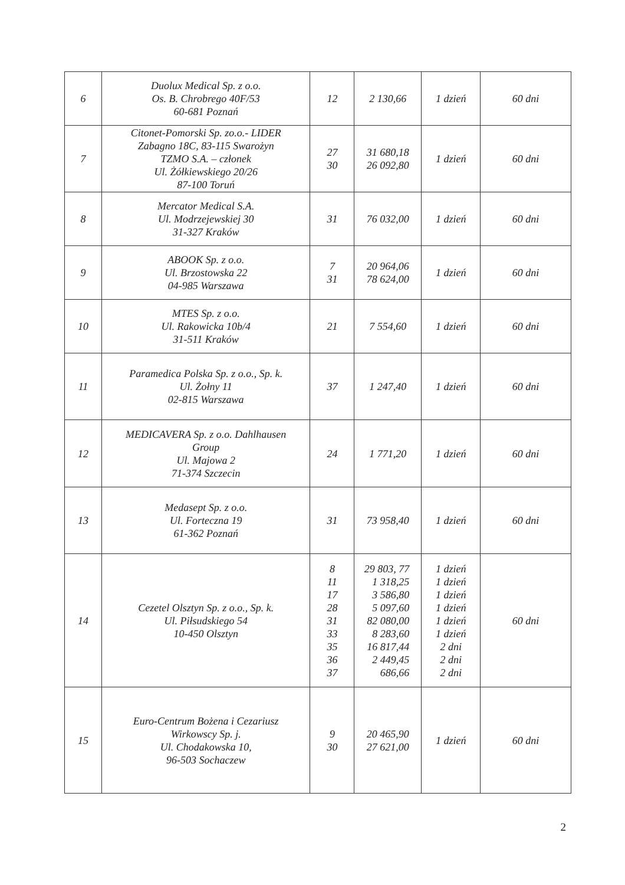| 6 | Duolux Medical Sp. z o.o. Os. B. Chrobrego 40F/53 60-681 Poznań | 12 | 2 130,66 | 1 dzień | 60 dni |
| 7 | Citonet-Pomorski Sp. zo.o.- LIDER Zabagno 18C, 83-115 Swarożyn TZMO S.A. – członek Ul. Żółkiewskiego 20/26 87-100 Toruń | 27 30 | 31 680,18 26 092,80 | 1 dzień | 60 dni |
| 8 | Mercator Medical S.A. Ul. Modrzejewskiej 30 31-327 Kraków | 31 | 76 032,00 | 1 dzień | 60 dni |
| 9 | ABOOK Sp. z o.o. Ul. Brzostowska 22 04-985 Warszawa | 7 31 | 20 964,06 78 624,00 | 1 dzień | 60 dni |
| 10 | MTES Sp. z o.o. Ul. Rakowicka 10b/4 31-511 Kraków | 21 | 7 554,60 | 1 dzień | 60 dni |
| 11 | Paramedica Polska Sp. z o.o., Sp. k. Ul. Żołny 11 02-815 Warszawa | 37 | 1 247,40 | 1 dzień | 60 dni |
| 12 | MEDICAVERA Sp. z o.o. Dahlhausen Group Ul. Majowa 2 71-374 Szczecin | 24 | 1 771,20 | 1 dzień | 60 dni |
| 13 | Medasept Sp. z o.o. Ul. Forteczna 19 61-362 Poznań | 31 | 73 958,40 | 1 dzień | 60 dni |
| 14 | Cezetel Olsztyn Sp. z o.o., Sp. k. Ul. Piłsudskiego 54 10-450 Olsztyn | 8 11 17 28 31 33 35 36 37 | 29 803, 77 1 318,25 3 586,80 5 097,60 82 080,00 8 283,60 16 817,44 2 449,45 686,66 | 1 dzień 1 dzień 1 dzień 1 dzień 1 dzień 1 dzień 2 dni 2 dni 2 dni | 60 dni |
| 15 | Euro-Centrum Bożena i Cezariusz Wirkowscy Sp. j. Ul. Chodakowska 10, 96-503 Sochaczew | 9 30 | 20 465,90 27 621,00 | 1 dzień | 60 dni |
2